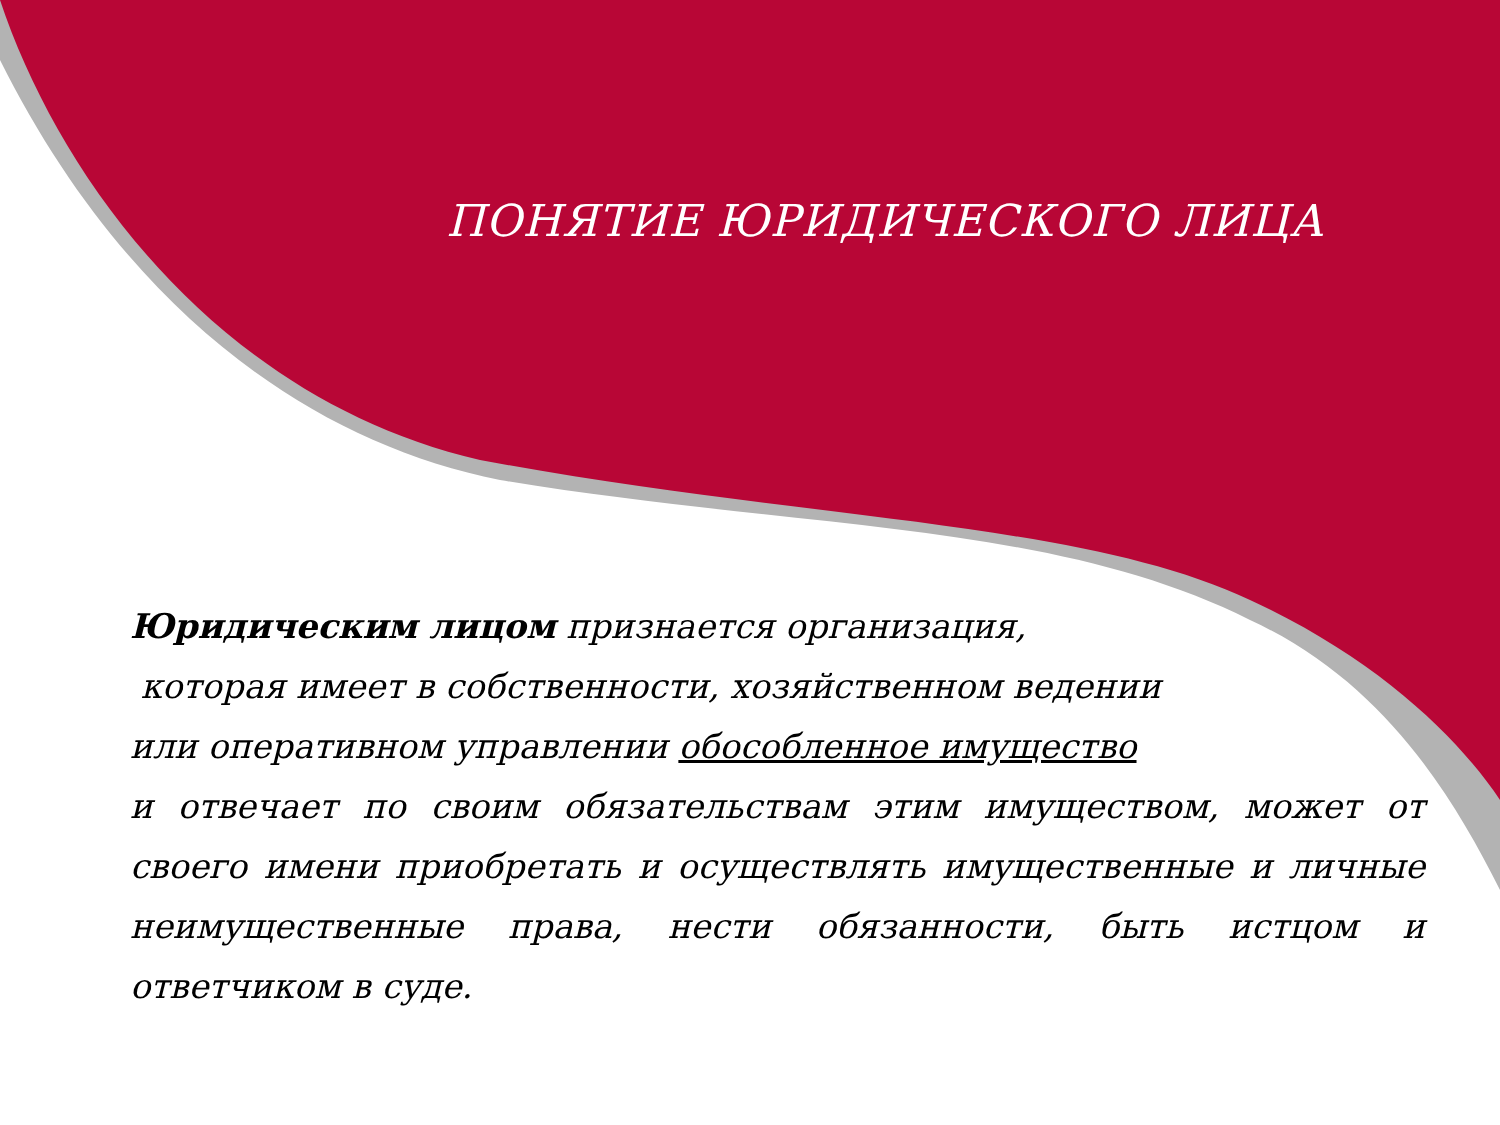ПОНЯТИЕ ЮРИДИЧЕСКОГО ЛИЦА
Юридическим лицом признается организация,
которая имеет в собственности, хозяйственном ведении
или оперативном управлении обособленное имущество
и отвечает по своим обязательствам этим имуществом, может от своего имени приобретать и осуществлять имущественные и личные неимущественные права, нести обязанности, быть истцом и ответчиком в суде.